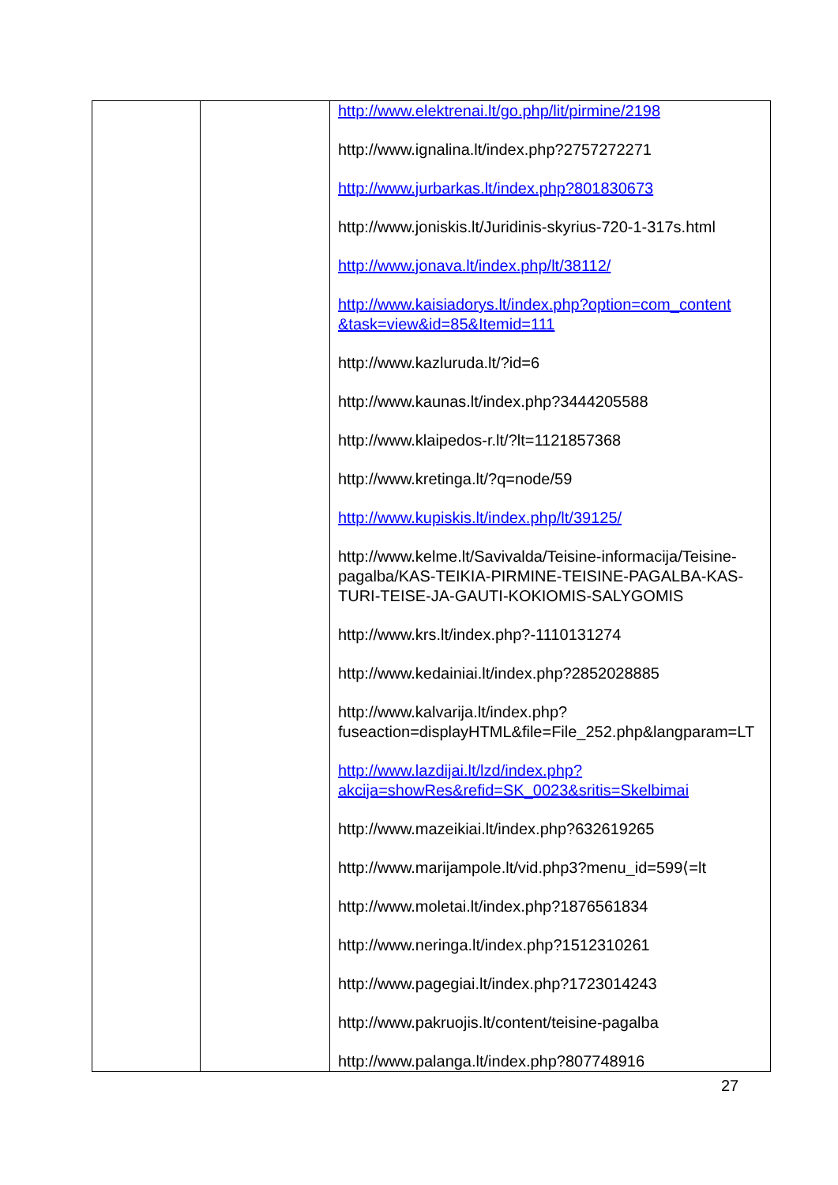| | | http://www.elektrenai.lt/go.php/lit/pirmine/2198 http://www.ignalina.lt/index.php?2757272271 http://www.jurbarkas.lt/index.php?801830673 http://www.joniskis.lt/Juridinis-skyrius-720-1-317s.html http://www.jonava.lt/index.php/lt/38112/ http://www.kaisiadorys.lt/index.php?option=com_content &task=view&id=85&Itemid=111 http://www.kazluruda.lt/?id=6 http://www.kaunas.lt/index.php?3444205588 http://www.klaipedos-r.lt/?lt=1121857368 http://www.kretinga.lt/?q=node/59 http://www.kupiskis.lt/index.php/lt/39125/ http://www.kelme.lt/Savivalda/Teisine-informacija/Teisine-pagalba/KAS-TEIKIA-PIRMINE-TEISINE-PAGALBA-KAS-TURI-TEISE-JA-GAUTI-KOKIOMIS-SALYGOMIS http://www.krs.lt/index.php?-1110131274 http://www.kedainiai.lt/index.php?2852028885 http://www.kalvarija.lt/index.php?fuseaction=displayHTML&file=File_252.php&langparam=LT http://www.lazdijai.lt/lzd/index.php?akcija=showRes&refid=SK_0023&sritis=Skelbimai http://www.mazeikiai.lt/index.php?632619265 http://www.marijampole.lt/vid.php3?menu_id=599⟨=lt http://www.moletai.lt/index.php?1876561834 http://www.neringa.lt/index.php?1512310261 http://www.pagegiai.lt/index.php?1723014243 http://www.pakruojis.lt/content/teisine-pagalba http://www.palanga.lt/index.php?807748916 |
27